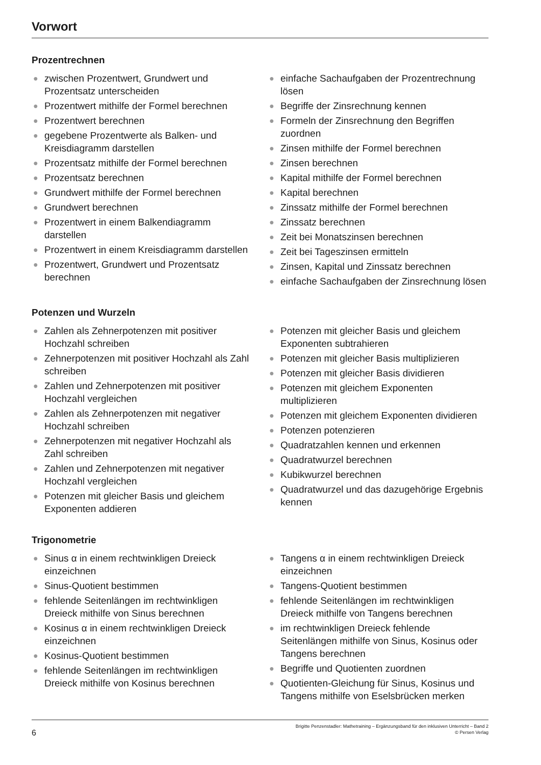Vorwort
Prozentrechnen
● zwischen Prozentwert, Grundwert und Prozentsatz unterscheiden
● Prozentwert mithilfe der Formel berechnen
● Prozentwert berechnen
● gegebene Prozentwerte als Balken- und Kreisdiagramm darstellen
● Prozentsatz mithilfe der Formel berechnen
● Prozentsatz berechnen
● Grundwert mithilfe der Formel berechnen
● Grundwert berechnen
● Prozentwert in einem Balkendiagramm darstellen
● Prozentwert in einem Kreisdiagramm darstellen
● Prozentwert, Grundwert und Prozentsatz berechnen
● einfache Sachaufgaben der Prozentrechnung lösen
● Begriffe der Zinsrechnung kennen
● Formeln der Zinsrechnung den Begriffen zuordnen
● Zinsen mithilfe der Formel berechnen
● Zinsen berechnen
● Kapital mithilfe der Formel berechnen
● Kapital berechnen
● Zinssatz mithilfe der Formel berechnen
● Zinssatz berechnen
● Zeit bei Monatszinsen berechnen
● Zeit bei Tageszinsen ermitteln
● Zinsen, Kapital und Zinssatz berechnen
● einfache Sachaufgaben der Zinsrechnung lösen
Potenzen und Wurzeln
● Zahlen als Zehnerpotenzen mit positiver Hochzahl schreiben
● Zehnerpotenzen mit positiver Hochzahl als Zahl schreiben
● Zahlen und Zehnerpotenzen mit positiver Hochzahl vergleichen
● Zahlen als Zehnerpotenzen mit negativer Hochzahl schreiben
● Zehnerpotenzen mit negativer Hochzahl als Zahl schreiben
● Zahlen und Zehnerpotenzen mit negativer Hochzahl vergleichen
● Potenzen mit gleicher Basis und gleichem Exponenten addieren
● Potenzen mit gleicher Basis und gleichem Exponenten subtrahieren
● Potenzen mit gleicher Basis multiplizieren
● Potenzen mit gleicher Basis dividieren
● Potenzen mit gleichem Exponenten multiplizieren
● Potenzen mit gleichem Exponenten dividieren
● Potenzen potenzieren
● Quadratzahlen kennen und erkennen
● Quadratwurzel berechnen
● Kubikwurzel berechnen
● Quadratwurzel und das dazugehörige Ergebnis kennen
Trigonometrie
● Sinus α in einem rechtwinkligen Dreieck einzeichnen
● Sinus-Quotient bestimmen
● fehlende Seitenlängen im rechtwinkligen Dreieck mithilfe von Sinus berechnen
● Kosinus α in einem rechtwinkligen Dreieck einzeichnen
● Kosinus-Quotient bestimmen
● fehlende Seitenlängen im rechtwinkligen Dreieck mithilfe von Kosinus berechnen
● Tangens α in einem rechtwinkligen Dreieck einzeichnen
● Tangens-Quotient bestimmen
● fehlende Seitenlängen im rechtwinkligen Dreieck mithilfe von Tangens berechnen
● im rechtwinkligen Dreieck fehlende Seitenlängen mithilfe von Sinus, Kosinus oder Tangens berechnen
● Begriffe und Quotienten zuordnen
● Quotienten-Gleichung für Sinus, Kosinus und Tangens mithilfe von Eselsbrücken merken
6
Brigitte Penzenstadler: Mathetraining – Ergänzungsband für den inklusiven Unterricht – Band 2
© Persen Verlag